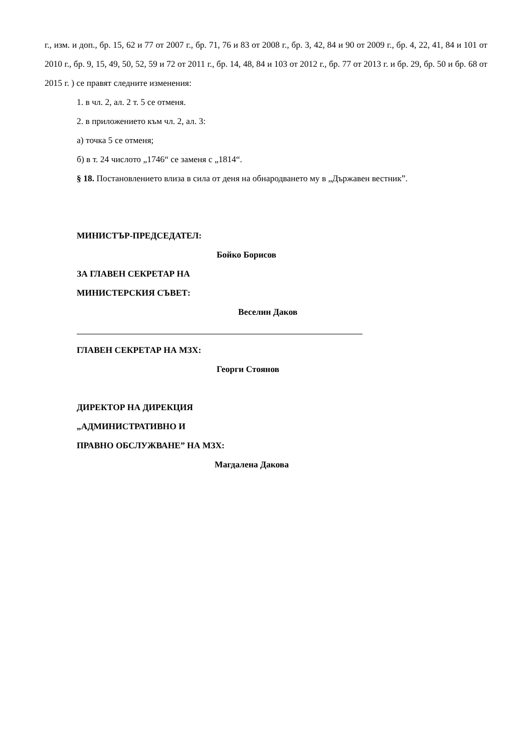г., изм. и доп., бр. 15, 62 и 77 от 2007 г., бр. 71, 76 и 83 от 2008 г., бр. 3, 42, 84 и 90 от 2009 г., бр. 4, 22, 41, 84 и 101 от 2010 г., бр. 9, 15, 49, 50, 52, 59 и 72 от 2011 г., бр. 14, 48, 84 и 103 от 2012 г., бр. 77 от 2013 г. и бр. 29, бр. 50 и бр. 68 от 2015 г. ) се правят следните изменения:
1. в чл. 2, ал. 2 т. 5 се отменя.
2. в приложението към чл. 2, ал. 3:
а) точка 5 се отменя;
б) в т. 24 числото „1746“ се заменя с „1814“.
§ 18. Постановлението влиза в сила от деня на обнародването му в „Държавен вестник”.
МИНИСТЪР-ПРЕДСЕДАТЕЛ:
Бойко Борисов
ЗА ГЛАВЕН СЕКРЕТАР НА
МИНИСТЕРСКИЯ СЪВЕТ:
Веселин Даков
ГЛАВЕН СЕКРЕТАР НА МЗХ:
Георги Стоянов
ДИРЕКТОР НА ДИРЕКЦИЯ
„АДМИНИСТРАТИВНО И
ПРАВНО ОБСЛУЖВАНЕ” НА МЗХ:
Магдалена Дакова